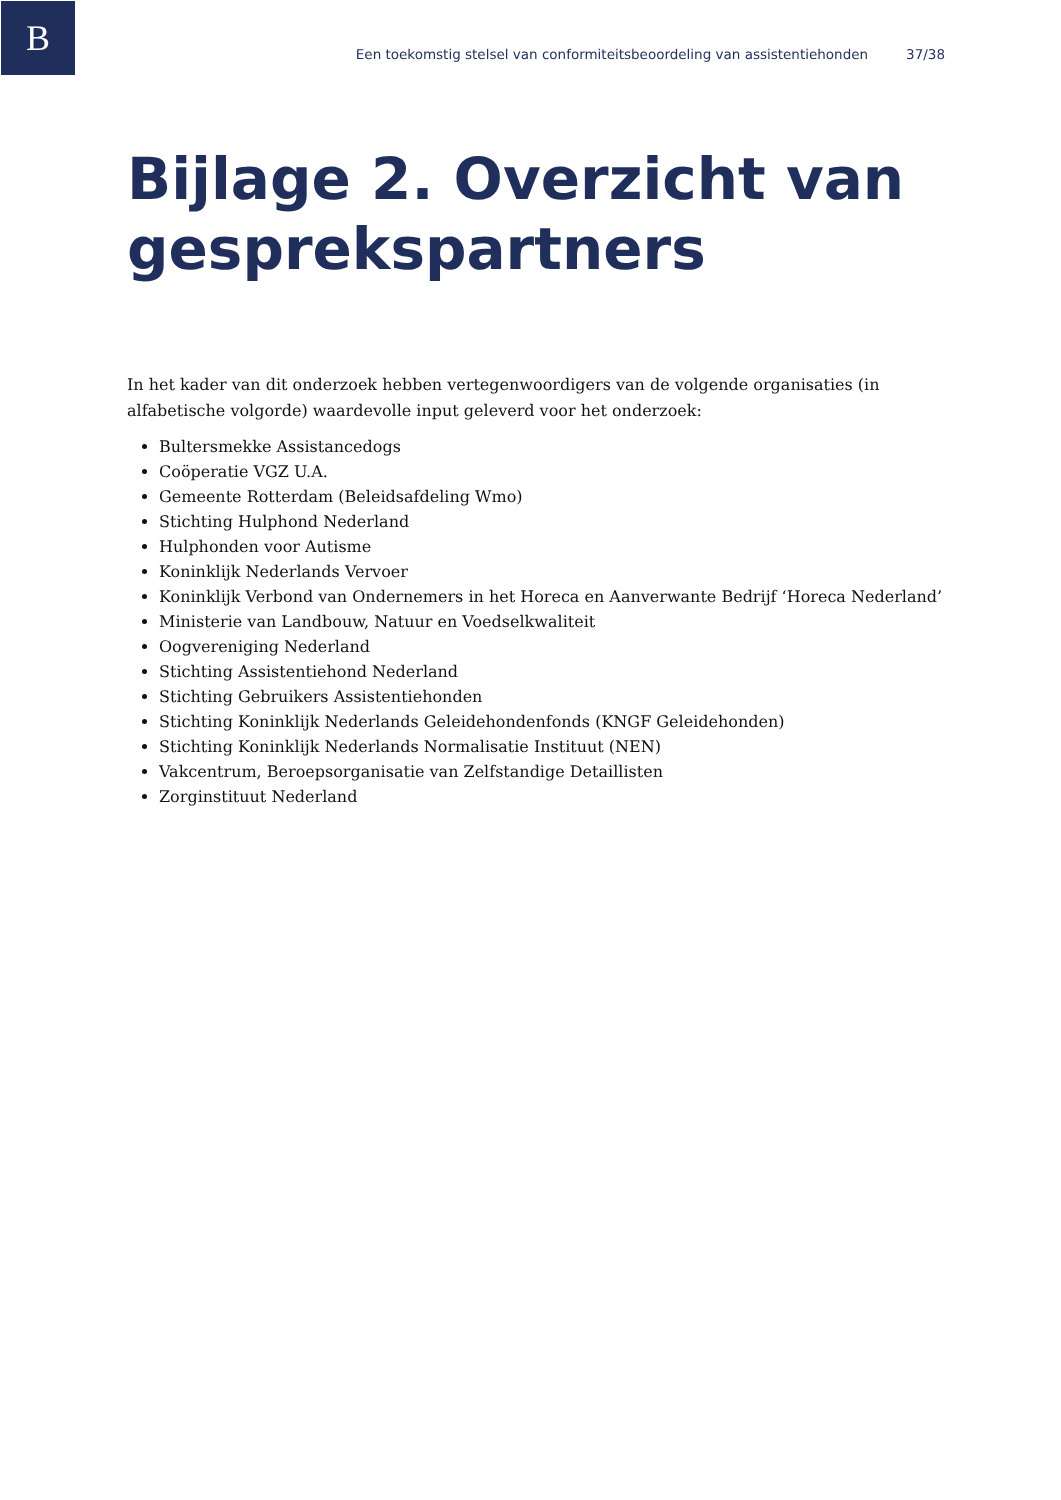B
Een toekomstig stelsel van conformiteitsbeoordeling van assistentiehonden 37/38
Bijlage 2. Overzicht van gesprekspartners
In het kader van dit onderzoek hebben vertegenwoordigers van de volgende organisaties (in alfabetische volgorde) waardevolle input geleverd voor het onderzoek:
Bultersmekke Assistancedogs
Coöperatie VGZ U.A.
Gemeente Rotterdam (Beleidsafdeling Wmo)
Stichting Hulphond Nederland
Hulphonden voor Autisme
Koninklijk Nederlands Vervoer
Koninklijk Verbond van Ondernemers in het Horeca en Aanverwante Bedrijf ‘Horeca Nederland’
Ministerie van Landbouw, Natuur en Voedselkwaliteit
Oogvereniging Nederland
Stichting Assistentiehond Nederland
Stichting Gebruikers Assistentiehonden
Stichting Koninklijk Nederlands Geleidehondenfonds (KNGF Geleidehonden)
Stichting Koninklijk Nederlands Normalisatie Instituut (NEN)
Vakcentrum, Beroepsorganisatie van Zelfstandige Detaillisten
Zorginstituut Nederland